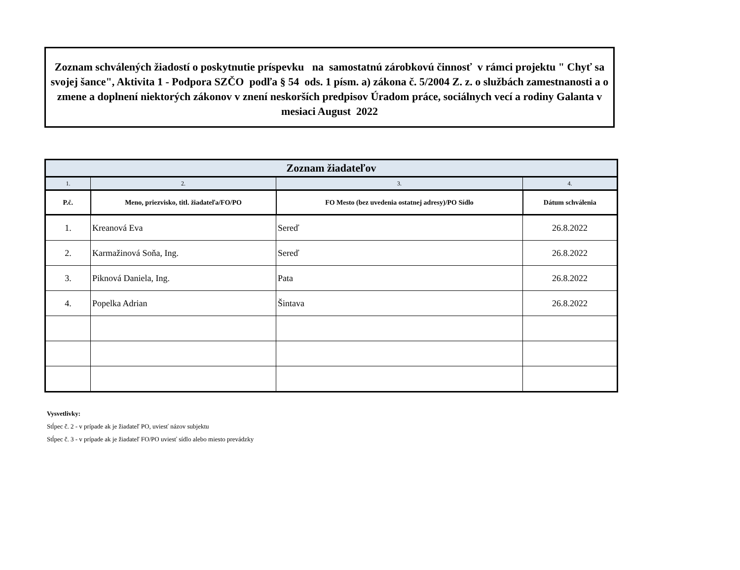Zoznam schválených žiadostí o poskytnutie príspevku na samostatnú zárobkovú činnosť v rámci projektu " Chyť sa svojej šance", Aktivita 1 - Podpora SZČO podľa § 54 ods. 1 písm. a) zákona č. 5/2004 Z. z. o službách zamestnanosti a o zmene a doplnení niektorých zákonov v znení neskorších predpisov Úradom práce, sociálnych vecí a rodiny Galanta v mesiaci August 2022
| Zoznam žiadateľov | | | |
| --- | --- | --- | --- |
| 1. | 2. | 3. | 4. |
| P.č. | Meno, priezvisko, titl. žiadateľa/FO/PO | FO Mesto (bez uvedenia ostatnej adresy)/PO Sídlo | Dátum schválenia |
| 1. | Kreanová Eva | Sereď | 26.8.2022 |
| 2. | Karmažinová Soňa, Ing. | Sereď | 26.8.2022 |
| 3. | Piknová Daniela, Ing. | Pata | 26.8.2022 |
| 4. | Popelka Adrian | Šintava | 26.8.2022 |
Vysvetlivky:
Stĺpec č. 2 - v prípade ak je žiadateľ PO, uviesť názov subjektu
Stĺpec č. 3 - v prípade ak je žiadateľ FO/PO uviesť sídlo alebo miesto prevádzky